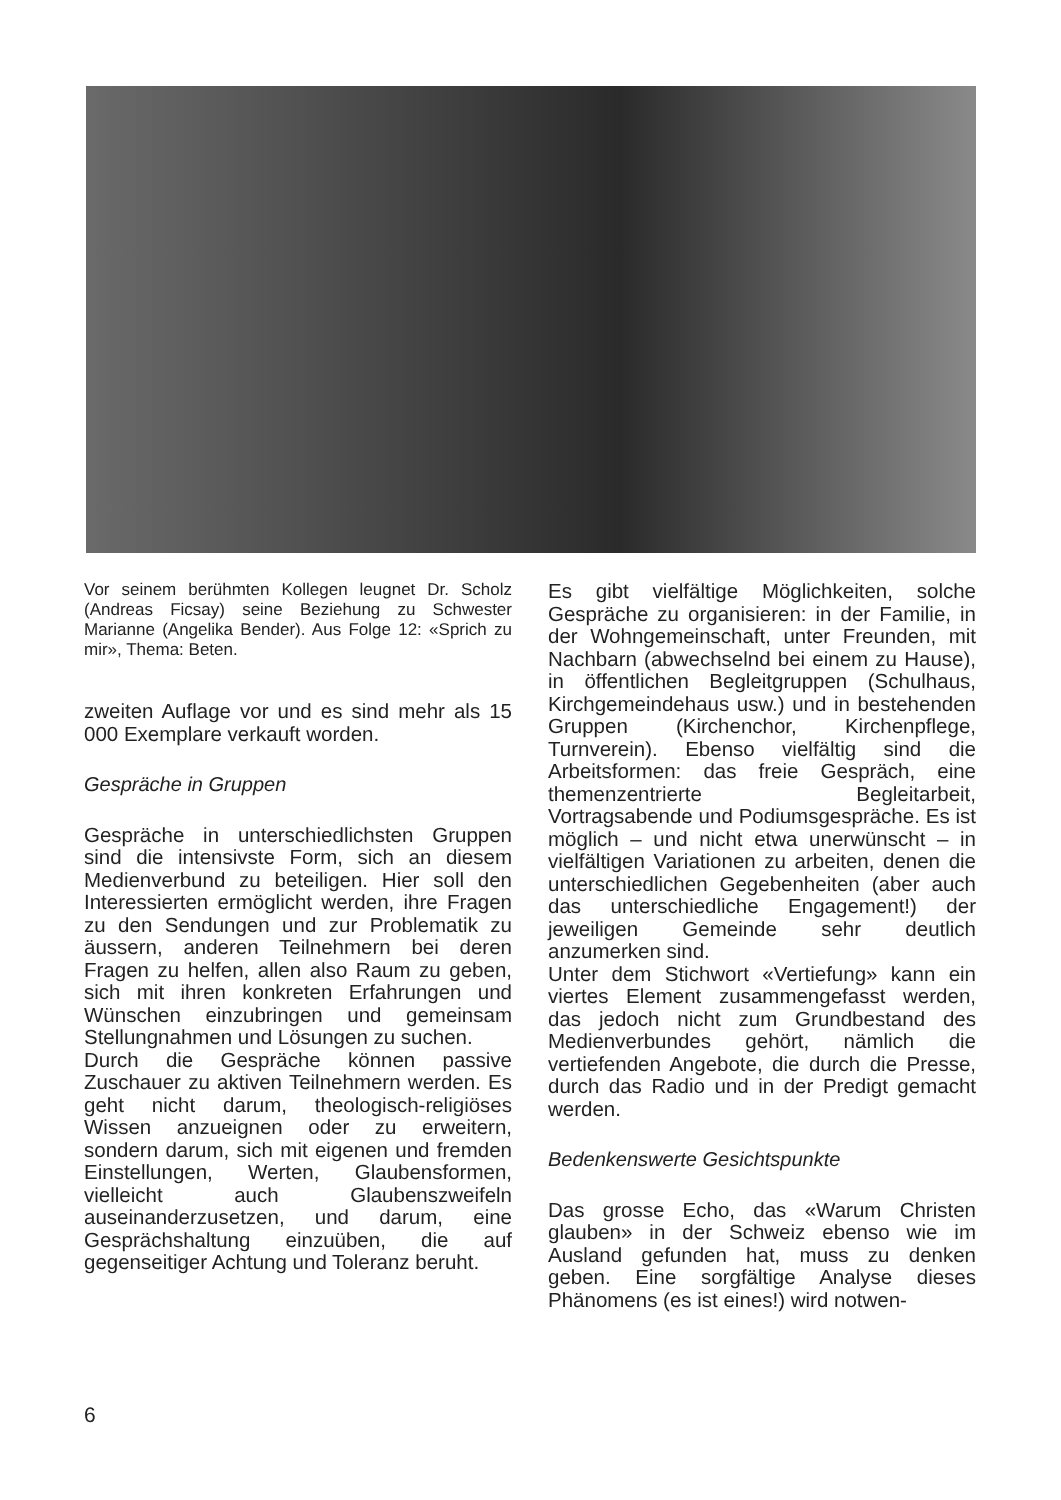Vor seinem berühmten Kollegen leugnet Dr. Scholz (Andreas Ficsay) seine Beziehung zu Schwester Marianne (Angelika Bender). Aus Folge 12: «Sprich zu mir», Thema: Beten.
zweiten Auflage vor und es sind mehr als 15 000 Exemplare verkauft worden.
Gespräche in Gruppen
Gespräche in unterschiedlichsten Gruppen sind die intensivste Form, sich an diesem Medienverbund zu beteiligen. Hier soll den Interessierten ermöglicht werden, ihre Fragen zu den Sendungen und zur Problematik zu äussern, anderen Teilnehmern bei deren Fragen zu helfen, allen also Raum zu geben, sich mit ihren konkreten Erfahrungen und Wünschen einzubringen und gemeinsam Stellungnahmen und Lösungen zu suchen.
Durch die Gespräche können passive Zuschauer zu aktiven Teilnehmern werden. Es geht nicht darum, theologisch-religiöses Wissen anzueignen oder zu erweitern, sondern darum, sich mit eigenen und fremden Einstellungen, Werten, Glaubensformen, vielleicht auch Glaubenszweifeln auseinanderzusetzen, und darum, eine Gesprächshaltung einzuüben, die auf gegenseitiger Achtung und Toleranz beruht.
Es gibt vielfältige Möglichkeiten, solche Gespräche zu organisieren: in der Familie, in der Wohngemeinschaft, unter Freunden, mit Nachbarn (abwechselnd bei einem zu Hause), in öffentlichen Begleitgruppen (Schulhaus, Kirchgemeindehaus usw.) und in bestehenden Gruppen (Kirchenchor, Kirchenpflege, Turnverein). Ebenso vielfältig sind die Arbeitsformen: das freie Gespräch, eine themenzentrierte Begleitarbeit, Vortragsabende und Podiumsgespräche. Es ist möglich – und nicht etwa unerwünscht – in vielfältigen Variationen zu arbeiten, denen die unterschiedlichen Gegebenheiten (aber auch das unterschiedliche Engagement!) der jeweiligen Gemeinde sehr deutlich anzumerken sind.
Unter dem Stichwort «Vertiefung» kann ein viertes Element zusammengefasst werden, das jedoch nicht zum Grundbestand des Medienverbundes gehört, nämlich die vertiefenden Angebote, die durch die Presse, durch das Radio und in der Predigt gemacht werden.
Bedenkenswerte Gesichtspunkte
Das grosse Echo, das «Warum Christen glauben» in der Schweiz ebenso wie im Ausland gefunden hat, muss zu denken geben. Eine sorgfältige Analyse dieses Phänomens (es ist eines!) wird notwen-
6